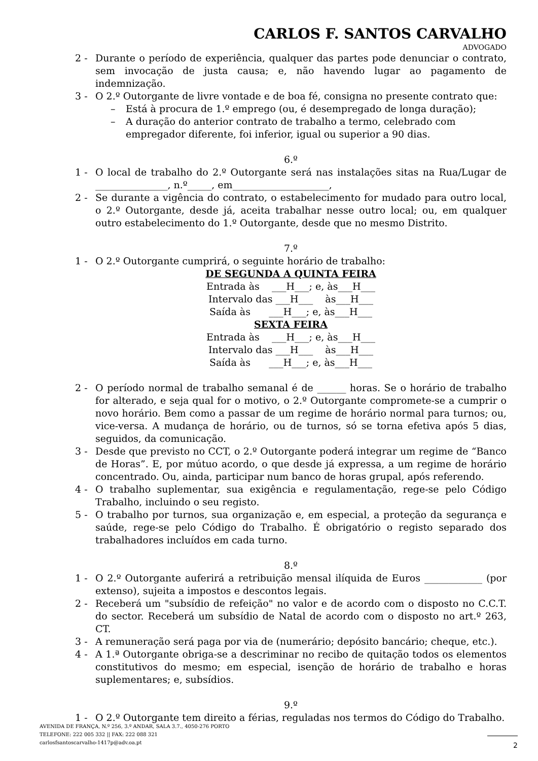CARLOS F. SANTOS CARVALHO
ADVOGADO
2 - Durante o período de experiência, qualquer das partes pode denunciar o contrato, sem invocação de justa causa; e, não havendo lugar ao pagamento de indemnização.
3 - O 2.º Outorgante de livre vontade e de boa fé, consigna no presente contrato que:
– Está à procura de 1.º emprego (ou, é desempregado de longa duração);
– A duração do anterior contrato de trabalho a termo, celebrado com empregador diferente, foi inferior, igual ou superior a 90 dias.
6.º
1 - O local de trabalho do 2.º Outorgante será nas instalações sitas na Rua/Lugar de _______________, n.º_____, em____________________,
2 - Se durante a vigência do contrato, o estabelecimento for mudado para outro local, o 2.º Outorgante, desde já, aceita trabalhar nesse outro local; ou, em qualquer outro estabelecimento do 1.º Outorgante, desde que no mesmo Distrito.
7.º
1 - O 2.º Outorgante cumprirá, o seguinte horário de trabalho:
DE SEGUNDA A QUINTA FEIRA
Entrada às ___H___; e, às___H___
Intervalo das ___H___ às___H___
Saída às ___H___; e, às___H___
SEXTA FEIRA
Entrada às ___H___; e, às___H___
Intervalo das ___H___ às___H___
Saída às ___H___; e, às___H___
2 - O período normal de trabalho semanal é de ______ horas. Se o horário de trabalho for alterado, e seja qual for o motivo, o 2.º Outorgante compromete-se a cumprir o novo horário. Bem como a passar de um regime de horário normal para turnos; ou, vice-versa. A mudança de horário, ou de turnos, só se torna efetiva após 5 dias, seguidos, da comunicação.
3 - Desde que previsto no CCT, o 2.º Outorgante poderá integrar um regime de “Banco de Horas”. E, por mútuo acordo, o que desde já expressa, a um regime de horário concentrado. Ou, ainda, participar num banco de horas grupal, após referendo.
4 - O trabalho suplementar, sua exigência e regulamentação, rege-se pelo Código Trabalho, incluindo o seu registo.
5 - O trabalho por turnos, sua organização e, em especial, a proteção da segurança e saúde, rege-se pelo Código do Trabalho. É obrigatório o registo separado dos trabalhadores incluídos em cada turno.
8.º
1 - O 2.º Outorgante auferirá a retribuição mensal ilíquida de Euros ____________ (por extenso), sujeita a impostos e descontos legais.
2 - Receberá um "subsídio de refeição" no valor e de acordo com o disposto no C.C.T. do sector. Receberá um subsídio de Natal de acordo com o disposto no art.º 263, CT.
3 - A remuneração será paga por via de (numerário; depósito bancário; cheque, etc.).
4 - A 1.ª Outorgante obriga-se a descriminar no recibo de quitação todos os elementos constitutivos do mesmo; em especial, isenção de horário de trabalho e horas suplementares; e, subsídios.
9.º
1 - O 2.º Outorgante tem direito a férias, reguladas nos termos do Código do Trabalho.
AVENIDA DE FRANÇA, N.º 256, 3.º ANDAR, SALA 3.7., 4050-276 PORTO
TELEFONE: 222 005 332 || FAX: 222 088 321
carlosfsantoscarvalho-1417p@adv.oa.pt
2